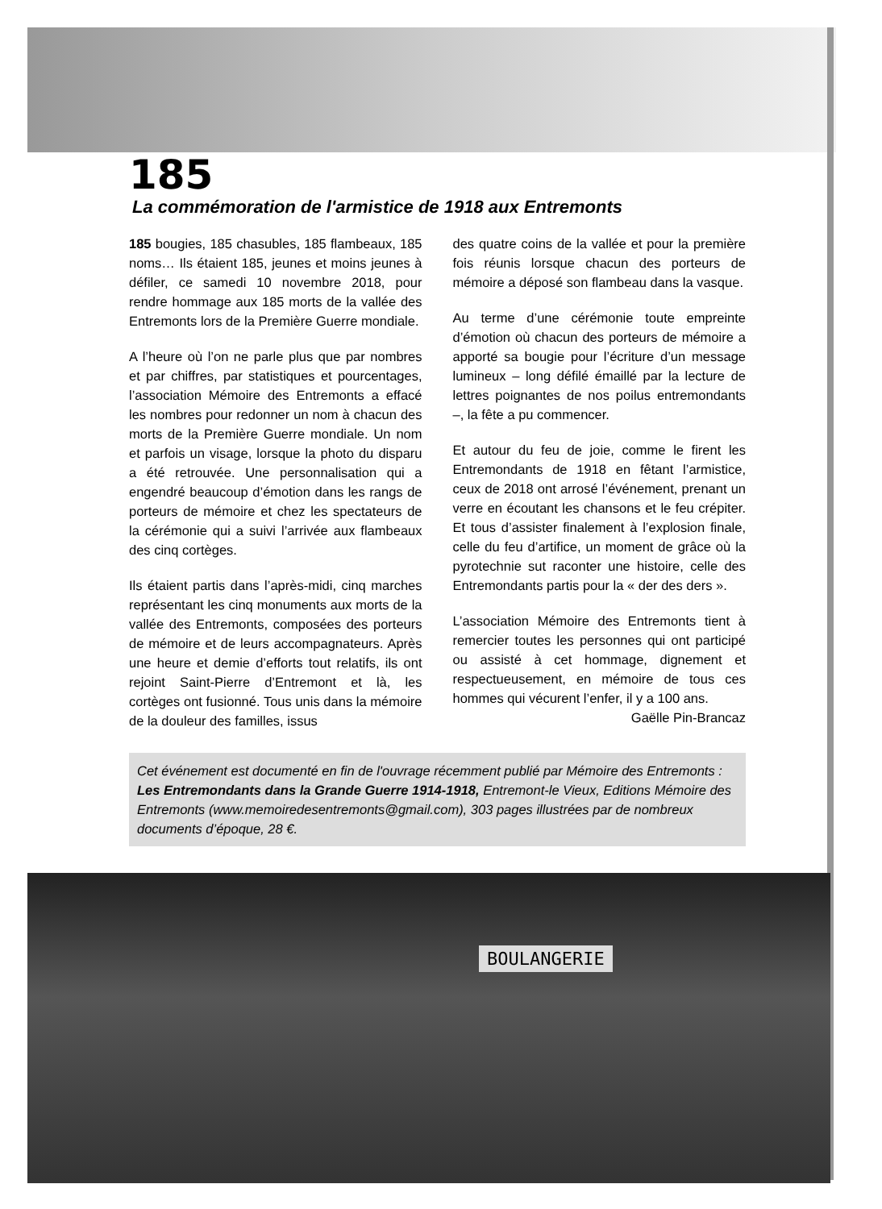185
La commémoration de l'armistice de 1918 aux Entremonts
185 bougies, 185 chasubles, 185 flambeaux, 185 noms… Ils étaient 185, jeunes et moins jeunes à défiler, ce samedi 10 novembre 2018, pour rendre hommage aux 185 morts de la vallée des Entremonts lors de la Première Guerre mondiale.
A l’heure où l’on ne parle plus que par nombres et par chiffres, par statistiques et pourcentages, l’association Mémoire des Entremonts a effacé les nombres pour redonner un nom à chacun des morts de la Première Guerre mondiale. Un nom et parfois un visage, lorsque la photo du disparu a été retrouvée. Une personnalisation qui a engendré beaucoup d’émotion dans les rangs de porteurs de mémoire et chez les spectateurs de la cérémonie qui a suivi l’arrivée aux flambeaux des cinq cortèges.
Ils étaient partis dans l’après-midi, cinq marches représentant les cinq monuments aux morts de la vallée des Entremonts, composées des porteurs de mémoire et de leurs accompagnateurs. Après une heure et demie d’efforts tout relatifs, ils ont rejoint Saint-Pierre d’Entremont et là, les cortèges ont fusionné. Tous unis dans la mémoire de la douleur des familles, issus
des quatre coins de la vallée et pour la première fois réunis lorsque chacun des porteurs de mémoire a déposé son flambeau dans la vasque.
Au terme d’une cérémonie toute empreinte d’émotion où chacun des porteurs de mémoire a apporté sa bougie pour l’écriture d’un message lumineux – long défilé émaillé par la lecture de lettres poignantes de nos poilus entremondants –, la fête a pu commencer.
Et autour du feu de joie, comme le firent les Entremondants de 1918 en fêtant l’armistice, ceux de 2018 ont arrosé l’événement, prenant un verre en écoutant les chansons et le feu crépiter. Et tous d’assister finalement à l’explosion finale, celle du feu d’artifice, un moment de grâce où la pyrotechnie sut raconter une histoire, celle des Entremondants partis pour la « der des ders ».
L’association Mémoire des Entremonts tient à remercier toutes les personnes qui ont participé ou assisté à cet hommage, dignement et respectueusement, en mémoire de tous ces hommes qui vécurent l’enfer, il y a 100 ans.
Gaëlle Pin-Brancaz
Cet événement est documenté en fin de l'ouvrage récemment publié par Mémoire des Entremonts : Les Entremondants dans la Grande Guerre 1914-1918, Entremont-le Vieux, Editions Mémoire des Entremonts (www.memoiredesentremonts@gmail.com), 303 pages illustrées par de nombreux documents d’époque, 28 €.
BOULANGERIE